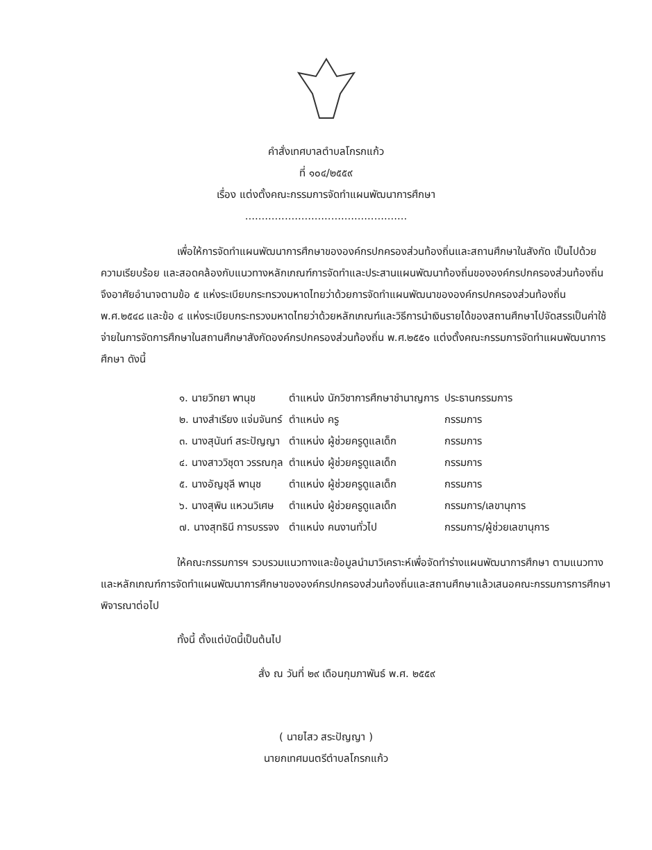คำสั่งเทศบาลตำบลโกรกแก้ว
ที่ ๑๐๔/๒๕๕๙
เรื่อง แต่งตั้งคณะกรรมการจัดทำแผนพัฒนาการศึกษา
.................................................
เพื่อให้การจัดทำแผนพัฒนาการศึกษาขององค์กรปกครองส่วนท้องถิ่นและสถานศึกษาในสังกัด เป็นไปด้วยความเรียบร้อย และสอดคล้องกับแนวทางหลักเกณฑ์การจัดทำและประสานแผนพัฒนาท้องถิ่นขององค์กรปกครองส่วนท้องถิ่น จึงอาศัยอำนาจตามข้อ ๕ แห่งระเบียบกระทรวงมหาดไทยว่าด้วยการจัดทำแผนพัฒนาขององค์กรปกครองส่วนท้องถิ่น พ.ศ.๒๕๔๘ และข้อ ๔ แห่งระเบียบกระทรวงมหาดไทยว่าด้วยหลักเกณฑ์และวิธีการนำเงินรายได้ของสถานศึกษาไปจัดสรรเป็นค่าใช้จ่ายในการจัดการศึกษาในสถานศึกษาสังกัดองค์กรปกครองส่วนท้องถิ่น พ.ศ.๒๕๕๑ แต่งตั้งคณะกรรมการจัดทำแผนพัฒนาการศึกษา ดังนี้
| ๑. นายวิทยา พานุช | ตำแหน่ง นักวิชาการศึกษาชำนาญการ | ประธานกรรมการ |
| ๒. นางสำเรียง แจ่มจันทร์ | ตำแหน่ง ครู | กรรมการ |
| ๓. นางสุนันท์ สระปัญญา | ตำแหน่ง ผู้ช่วยครูดูแลเด็ก | กรรมการ |
| ๔. นางสาววิชุดา วรรณกุล | ตำแหน่ง ผู้ช่วยครูดูแลเด็ก | กรรมการ |
| ๕. นางอัญชุลี พานุช | ตำแหน่ง ผู้ช่วยครูดูแลเด็ก | กรรมการ |
| ๖. นางสุพิน แหวนวิเศษ | ตำแหน่ง ผู้ช่วยครูดูแลเด็ก | กรรมการ/เลขานุการ |
| ๗. นางสุทธินี การบรรจง | ตำแหน่ง คนงานทั่วไป | กรรมการ/ผู้ช่วยเลขานุการ |
ให้คณะกรรมการฯ รวบรวมแนวทางและข้อมูลนำมาวิเคราะห์เพื่อจัดทำร่างแผนพัฒนาการศึกษา ตามแนวทางและหลักเกณฑ์การจัดทำแผนพัฒนาการศึกษาขององค์กรปกครองส่วนท้องถิ่นและสถานศึกษาแล้วเสนอคณะกรรมการการศึกษาพิจารณาต่อไป
ทั้งนี้ ตั้งแต่บัดนี้เป็นต้นไป
สั่ง ณ วันที่ ๒๙ เดือนกุมภาพันธ์ พ.ศ. ๒๕๕๙
( นายไสว สระปัญญา )
นายกเทศมนตรีตำบลโกรกแก้ว